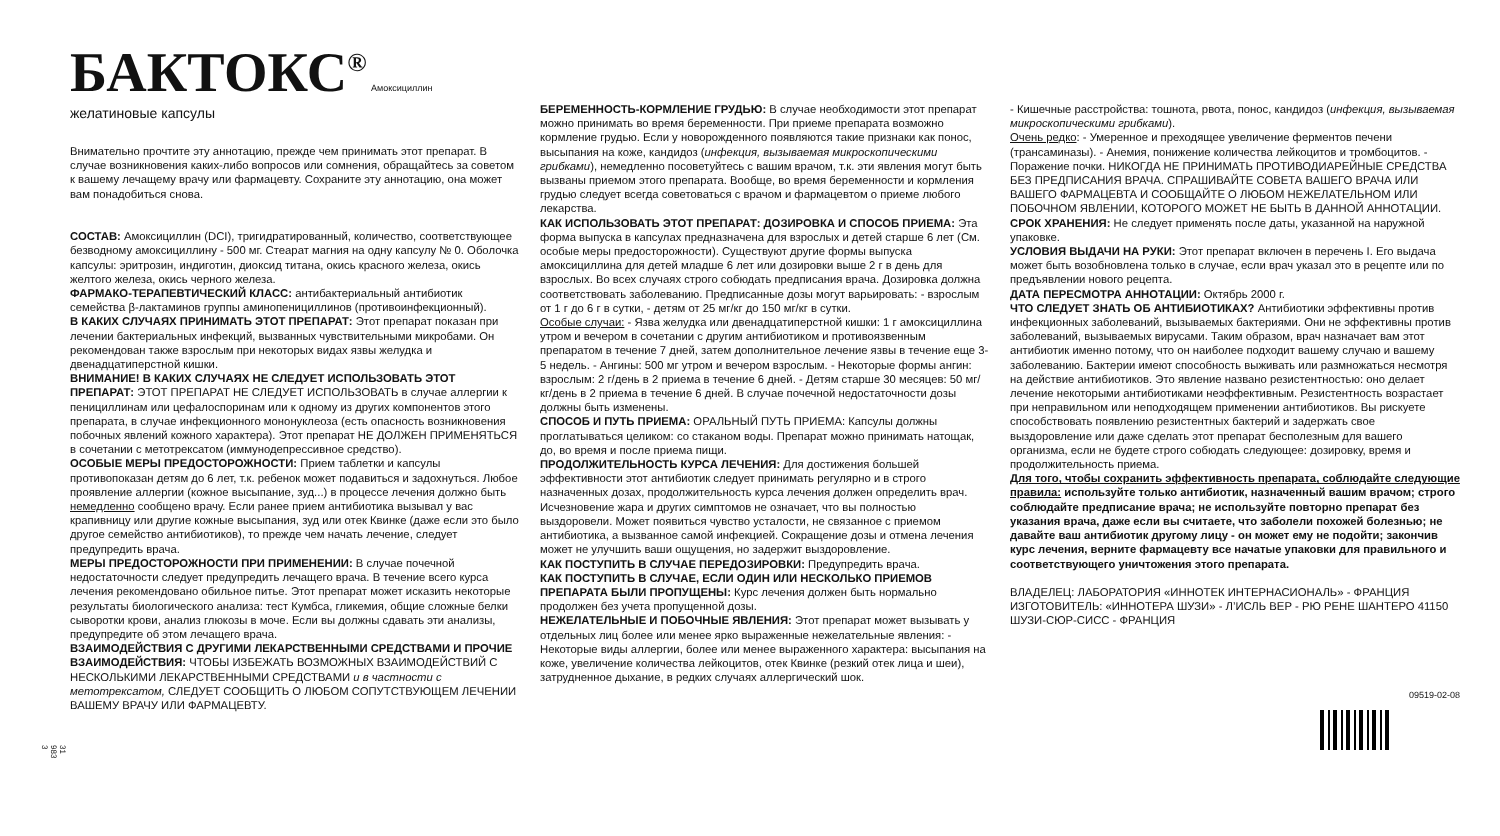31 983 3
БАКТОКС<sup>®</sup>
Амоксициллин желатиновые капсулы
Внимательно прочтите эту аннотацию, прежде чем принимать этот препарат. В случае возникновения каких-либо вопросов или сомнения, обращайтесь за советом к вашему лечащему врачу или фармацевту. Сохраните эту аннотацию, она может вам понадобиться снова.
СОСТАВ: Амоксициллин (DCI), тригидратированный, количество, соответствующее безводному амоксициллину - 500 мг. Стеарат магния на одну капсулу № 0. Оболочка капсулы: эритрозин, индиготин, диоксид титана, окись красного железа, окись желтого железа, окись черного железа.
ФАРМАКО-ТЕРАПЕВТИЧЕСКИЙ КЛАСС: антибактериальный антибиотик семейства β-лактаминов группы аминопенициллинов (противоинфекционный).
В КАКИХ СЛУЧАЯХ ПРИНИМАТЬ ЭТОТ ПРЕПАРАТ: Этот препарат показан при лечении бактериальных инфекций, вызванных чувствительными микробами. Он рекомендован также взрослым при некоторых видах язвы желудка и двенадцатиперстной кишки.
ВНИМАНИЕ! В КАКИХ СЛУЧАЯХ НЕ СЛЕДУЕТ ИСПОЛЬЗОВАТЬ ЭТОТ ПРЕПАРАТ: ЭТОТ ПРЕПАРАТ НЕ СЛЕДУЕТ ИСПОЛЬЗОВАТЬ в случае аллергии к пенициллинам или цефалоспоринам или к одному из других компонентов этого препарата, в случае инфекционного мононуклеоза (есть опасность возникновения побочных явлений кожного характера). Этот препарат НЕ ДОЛЖЕН ПРИМЕНЯТЬСЯ в сочетании с метотрексатом (иммунодепрессивное средство).
ОСОБЫЕ МЕРЫ ПРЕДОСТОРОЖНОСТИ: Прием таблетки и капсулы противопоказан детям до 6 лет, т.к. ребенок может подавиться и задохнуться. Любое проявление аллергии (кожное высыпание, зуд...) в процессе лечения должно быть немедленно сообщено врачу. Если ранее прием антибиотика вызывал у вас крапивницу или другие кожные высыпания, зуд или отек Квинке (даже если это было другое семейство антибиотиков), то прежде чем начать лечение, следует предупредить врача.
МЕРЫ ПРЕДОСТОРОЖНОСТИ ПРИ ПРИМЕНЕНИИ: В случае почечной недостаточности следует предупредить лечащего врача. В течение всего курса лечения рекомендовано обильное питье. Этот препарат может исказить некоторые результаты биологического анализа: тест Кумбса, гликемия, общие сложные белки сыворотки крови, анализ глюкозы в моче. Если вы должны сдавать эти анализы, предупредите об этом лечащего врача.
ВЗАИМОДЕЙСТВИЯ С ДРУГИМИ ЛЕКАРСТВЕННЫМИ СРЕДСТВАМИ И ПРОЧИЕ ВЗАИМОДЕЙСТВИЯ: ЧТОБЫ ИЗБЕЖАТЬ ВОЗМОЖНЫХ ВЗАИМОДЕЙСТВИЙ С НЕСКОЛЬКИМИ ЛЕКАРСТВЕННЫМИ СРЕДСТВАМИ и в частности с метотрексатом, СЛЕДУЕТ СООБЩИТЬ О ЛЮБОМ СОПУТСТВУЮЩЕМ ЛЕЧЕНИИ ВАШЕМУ ВРАЧУ ИЛИ ФАРМАЦЕВТУ.
БЕРЕМЕННОСТЬ-КОРМЛЕНИЕ ГРУДЬЮ: В случае необходимости этот препарат можно принимать во время беременности. При приеме препарата возможно кормление грудью. Если у новорожденного появляются такие признаки как понос, высыпания на коже, кандидоз (инфекция, вызываемая микроскопическими грибками), немедленно посоветуйтесь с вашим врачом, т.к. эти явления могут быть вызваны приемом этого препарата. Вообще, во время беременности и кормления грудью следует всегда советоваться с врачом и фармацевтом о приеме любого лекарства.
КАК ИСПОЛЬЗОВАТЬ ЭТОТ ПРЕПАРАТ: ДОЗИРОВКА И СПОСОБ ПРИЕМА: Эта форма выпуска в капсулах предназначена для взрослых и детей старше 6 лет (См. особые меры предосторожности). Существуют другие формы выпуска амоксициллина для детей младше 6 лет или дозировки выше 2 г в день для взрослых. Во всех случаях строго собюдать предписания врача. Дозировка должна соответствовать заболеванию. Предписанные дозы могут варьировать: - взрослым от 1 г до 6 г в сутки, - детям от 25 мг/кг до 150 мг/кг в сутки.
Особые случаи: - Язва желудка или двенадцатиперстной кишки: 1 г амоксициллина утром и вечером в сочетании с другим антибиотиком и противоязвенным препаратом в течение 7 дней, затем дополнительное лечение язвы в течение еще 3-5 недель. - Ангины: 500 мг утром и вечером взрослым. - Некоторые формы ангин: взрослым: 2 г/день в 2 приема в течение 6 дней. - Детям старше 30 месяцев: 50 мг/кг/день в 2 приема в течение 6 дней. В случае почечной недостаточности дозы должны быть изменены.
СПОСОБ И ПУТЬ ПРИЕМА: ОРАЛЬНЫЙ ПУТЬ ПРИЕМА: Капсулы должны проглатываться целиком: со стаканом воды. Препарат можно принимать натощак, до, во время и после приема пищи.
ПРОДОЛЖИТЕЛЬНОСТЬ КУРСА ЛЕЧЕНИЯ: Для достижения большей эффективности этот антибиотик следует принимать регулярно и в строго назначенных дозах, продолжительность курса лечения должен определить врач. Исчезновение жара и других симптомов не означает, что вы полностью выздоровели. Может появиться чувство усталости, не связанное с приемом антибиотика, а вызванное самой инфекцией. Сокращение дозы и отмена лечения может не улучшить ваши ощущения, но задержит выздоровление.
КАК ПОСТУПИТЬ В СЛУЧАЕ ПЕРЕДОЗИРОВКИ: Предупредить врача.
КАК ПОСТУПИТЬ В СЛУЧАЕ, ЕСЛИ ОДИН ИЛИ НЕСКОЛЬКО ПРИЕМОВ ПРЕПАРАТА БЫЛИ ПРОПУЩЕНЫ: Курс лечения должен быть нормально продолжен без учета пропущенной дозы.
НЕЖЕЛАТЕЛЬНЫЕ И ПОБОЧНЫЕ ЯВЛЕНИЯ: Этот препарат может вызывать у отдельных лиц более или менее ярко выраженные нежелательные явления: - Некоторые виды аллергии, более или менее выраженного характера: высыпания на коже, увеличение количества лейкоцитов, отек Квинке (резкий отек лица и шеи), затрудненное дыхание, в редких случаях аллергический шок.
- Кишечные расстройства: тошнота, рвота, понос, кандидоз (инфекция, вызываемая микроскопическими грибками).
Очень редко: - Умеренное и преходящее увеличение ферментов печени (трансаминазы). - Анемия, понижение количества лейкоцитов и тромбоцитов. - Поражение почки. НИКОГДА НЕ ПРИНИМАТЬ ПРОТИВОДИАРЕЙНЫЕ СРЕДСТВА БЕЗ ПРЕДПИСАНИЯ ВРАЧА. СПРАШИВАЙТЕ СОВЕТА ВАШЕГО ВРАЧА ИЛИ ВАШЕГО ФАРМАЦЕВТА И СООБЩАЙТЕ О ЛЮБОМ НЕЖЕЛАТЕЛЬНОМ ИЛИ ПОБОЧНОМ ЯВЛЕНИИ, КОТОРОГО МОЖЕТ НЕ БЫТЬ В ДАННОЙ АННОТАЦИИ.
СРОК ХРАНЕНИЯ: Не следует применять после даты, указанной на наружной упаковке.
УСЛОВИЯ ВЫДАЧИ НА РУКИ: Этот препарат включен в перечень I. Его выдача может быть возобновлена только в случае, если врач указал это в рецепте или по предъявлении нового рецепта.
ДАТА ПЕРЕСМОТРА АННОТАЦИИ: Октябрь 2000 г.
ЧТО СЛЕДУЕТ ЗНАТЬ ОБ АНТИБИОТИКАХ? Антибиотики эффективны против инфекционных заболеваний, вызываемых бактериями. Они не эффективны против заболеваний, вызываемых вирусами. Таким образом, врач назначает вам этот антибиотик именно потому, что он наиболее подходит вашему случаю и вашему заболеванию. Бактерии имеют способность выживать или размножаться несмотря на действие антибиотиков. Это явление названо резистентностью: оно делает лечение некоторыми антибиотиками неэффективным. Резистентность возрастает при неправильном или неподходящем применении антибиотиков. Вы рискуете способствовать появлению резистентных бактерий и задержать свое выздоровление или даже сделать этот препарат бесполезным для вашего организма, если не будете строго собюдать следующее: дозировку, время и продолжительность приема.
Для того, чтобы сохранить эффективность препарата, соблюдайте следующие правила: используйте только антибиотик, назначенный вашим врачом; строго соблюдайте предписание врача; не используйте повторно препарат без указания врача, даже если вы считаете, что заболели похожей болезнью; не давайте ваш антибиотик другому лицу - он может ему не подойти; закончив курс лечения, верните фармацевту все начатые упаковки для правильного и соответствующего уничтожения этого препарата.
ВЛАДЕЛЕЦ: ЛАБОРАТОРИЯ «ИННОТЕК ИНТЕРНАСИОНАЛЬ» - ФРАНЦИЯ
ИЗГОТОВИТЕЛЬ: «ИННОТЕРА ШУЗИ» - Л’ИСЛЬ ВЕР - РЮ РЕНЕ ШАНТЕРО 41150 ШУЗИ-СЮР-СИСС - ФРАНЦИЯ
09519-02-08